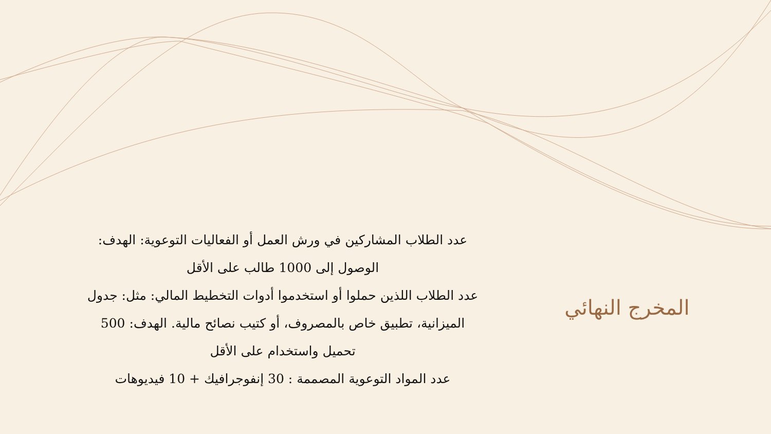المخرج النهائي
عدد الطلاب المشاركين في ورش العمل أو الفعاليات التوعوية: الهدف: الوصول إلى 1000 طالب على الأقل
عدد الطلاب اللذين حملوا أو استخدموا أدوات التخطيط المالي: مثل: جدول الميزانية، تطبيق خاص بالمصروف، أو كتيب نصائح مالية. الهدف: 500 تحميل واستخدام على الأقل
عدد المواد التوعوية المصممة : 30 إنفوجرافيك + 10 فيديوهات